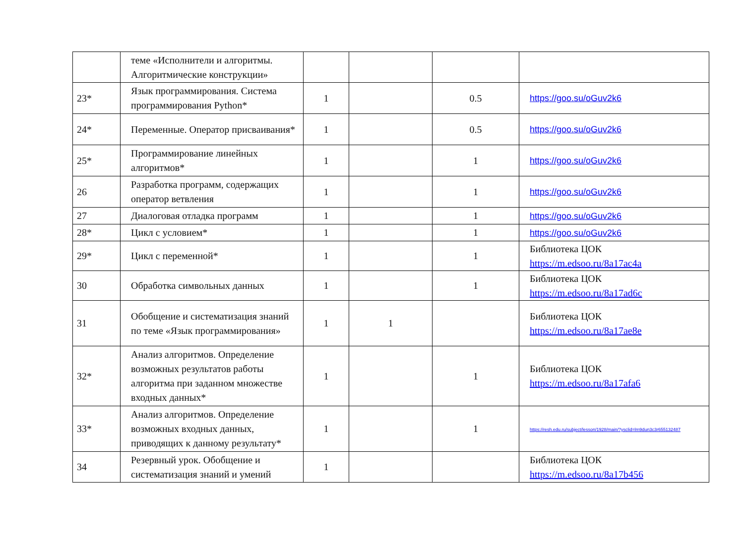| | теме «Исполнители и алгоритмы. Алгоритмические конструкции» | | | | |
| 23* | Язык программирования. Система программирования Python* | 1 | | 0.5 | https://goo.su/oGuv2k6 |
| 24* | Переменные. Оператор присваивания* | 1 | | 0.5 | https://goo.su/oGuv2k6 |
| 25* | Программирование линейных алгоритмов* | 1 | | 1 | https://goo.su/oGuv2k6 |
| 26 | Разработка программ, содержащих оператор ветвления | 1 | | 1 | https://goo.su/oGuv2k6 |
| 27 | Диалоговая отладка программ | 1 | | 1 | https://goo.su/oGuv2k6 |
| 28* | Цикл с условием* | 1 | | 1 | https://goo.su/oGuv2k6 |
| 29* | Цикл с переменной* | 1 | | 1 | Библиотека ЦОК https://m.edsoo.ru/8a17ac4a |
| 30 | Обработка символьных данных | 1 | | 1 | Библиотека ЦОК https://m.edsoo.ru/8a17ad6c |
| 31 | Обобщение и систематизация знаний по теме «Язык программирования» | 1 | 1 | | Библиотека ЦОК https://m.edsoo.ru/8a17ae8e |
| 32* | Анализ алгоритмов. Определение возможных результатов работы алгоритма при заданном множестве входных данных* | 1 | | 1 | Библиотека ЦОК https://m.edsoo.ru/8a17afa6 |
| 33* | Анализ алгоритмов. Определение возможных входных данных, приводящих к данному результату* | 1 | | 1 | https://resh.edu.ru/subject/lesson/1928/main/?ysclid=lm9dun3c3r655132487 |
| 34 | Резервный урок. Обобщение и систематизация знаний и умений | 1 | | | Библиотека ЦОК https://m.edsoo.ru/8a17b456 |